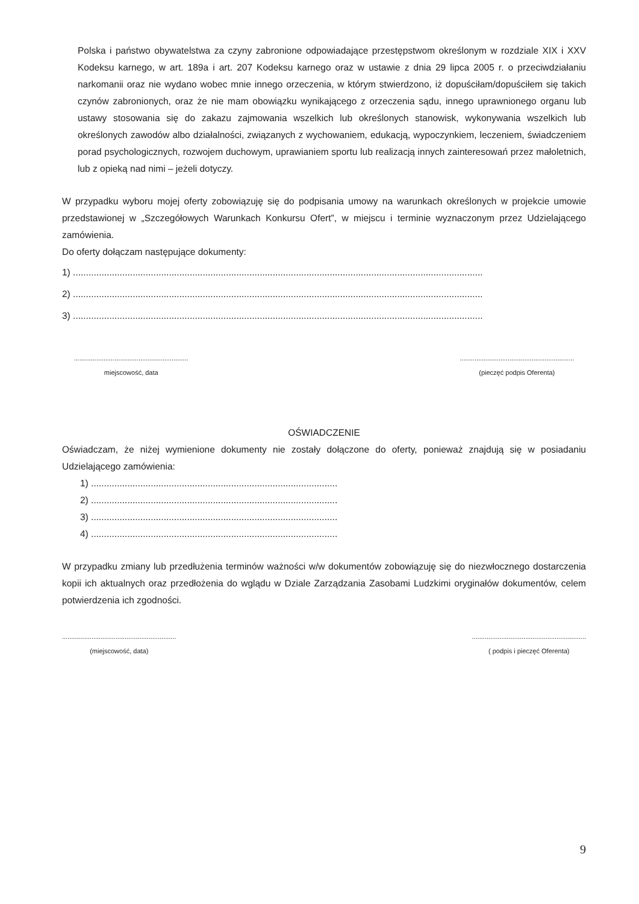Polska i państwo obywatelstwa za czyny zabronione odpowiadające przestępstwom określonym w rozdziale XIX i XXV Kodeksu karnego, w art. 189a i art. 207 Kodeksu karnego oraz w ustawie z dnia 29 lipca 2005 r. o przeciwdziałaniu narkomanii oraz nie wydano wobec mnie innego orzeczenia, w którym stwierdzono, iż dopuściłam/dopuściłem się takich czynów zabronionych, oraz że nie mam obowiązku wynikającego z orzeczenia sądu, innego uprawnionego organu lub ustawy stosowania się do zakazu zajmowania wszelkich lub określonych stanowisk, wykonywania wszelkich lub określonych zawodów albo działalności, związanych z wychowaniem, edukacją, wypoczynkiem, leczeniem, świadczeniem porad psychologicznych, rozwojem duchowym, uprawianiem sportu lub realizacją innych zainteresowań przez małoletnich, lub z opieką nad nimi – jeżeli dotyczy.
W przypadku wyboru mojej oferty zobowiązuję się do podpisania umowy na warunkach określonych w projekcie umowie przedstawionej w „Szczegółowych Warunkach Konkursu Ofert”, w miejscu i terminie wyznaczonym przez Udzielającego zamówienia.
Do oferty dołączam następujące dokumenty:
1) ..............................................................................................................................................................
2) ..............................................................................................................................................................
3) ..............................................................................................................................................................
..............................................................
miejscowość, data
..............................................................
(pieczęć podpis Oferenta)
OŚWIADCZENIE
Oświadczam, że niżej wymienione dokumenty nie zostały dołączone do oferty, ponieważ znajdują się w posiadaniu Udzielającego zamówienia:
1) ...............................................................................................
2) ...............................................................................................
3) ...............................................................................................
4) ...............................................................................................
W przypadku zmiany lub przedłużenia terminów ważności w/w dokumentów zobowiązuję się do niezwłocznego dostarczenia kopii ich aktualnych oraz przedłożenia do wglądu w Dziale Zarządzania Zasobami Ludzkimi oryginałów dokumentów, celem potwierdzenia ich zgodności.
..............................................................
(miejscowość, data)
..............................................................
( podpis i pieczęć Oferenta)
9